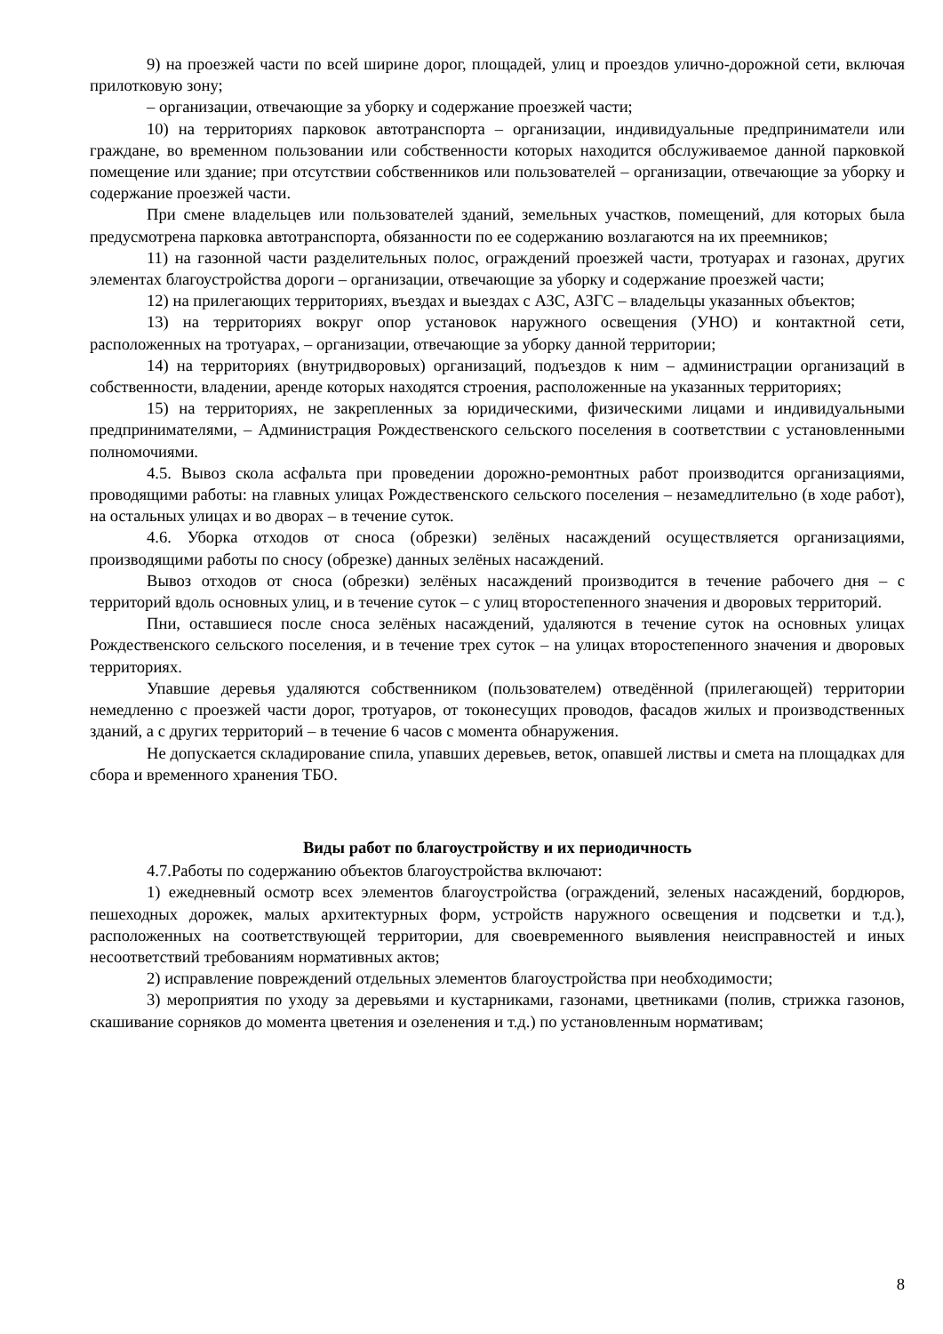9) на проезжей части по всей ширине дорог, площадей, улиц и проездов улично-дорожной сети, включая прилотковую зону;
– организации, отвечающие за уборку и содержание проезжей части;
10) на территориях парковок автотранспорта – организации, индивидуальные предприниматели или граждане, во временном пользовании или собственности которых находится обслуживаемое данной парковкой помещение или здание; при отсутствии собственников или пользователей – организации, отвечающие за уборку и содержание проезжей части.
При смене владельцев или пользователей зданий, земельных участков, помещений, для которых была предусмотрена парковка автотранспорта, обязанности по ее содержанию возлагаются на их преемников;
11) на газонной части разделительных полос, ограждений проезжей части, тротуарах и газонах, других элементах благоустройства дороги – организации, отвечающие за уборку и содержание проезжей части;
12) на прилегающих территориях, въездах и выездах с АЗС, АЗГС – владельцы указанных объектов;
13) на территориях вокруг опор установок наружного освещения (УНО) и контактной сети, расположенных на тротуарах, – организации, отвечающие за уборку данной территории;
14) на территориях (внутридворовых) организаций, подъездов к ним – администрации организаций в собственности, владении, аренде которых находятся строения, расположенные на указанных территориях;
15) на территориях, не закрепленных за юридическими, физическими лицами и индивидуальными предпринимателями, – Администрация Рождественского сельского поселения в соответствии с установленными полномочиями.
4.5. Вывоз скола асфальта при проведении дорожно-ремонтных работ производится организациями, проводящими работы: на главных улицах Рождественского сельского поселения – незамедлительно (в ходе работ), на остальных улицах и во дворах – в течение суток.
4.6. Уборка отходов от сноса (обрезки) зелёных насаждений осуществляется организациями, производящими работы по сносу (обрезке) данных зелёных насаждений.
Вывоз отходов от сноса (обрезки) зелёных насаждений производится в течение рабочего дня – с территорий вдоль основных улиц, и в течение суток – с улиц второстепенного значения и дворовых территорий.
Пни, оставшиеся после сноса зелёных насаждений, удаляются в течение суток на основных улицах Рождественского сельского поселения, и в течение трех суток – на улицах второстепенного значения и дворовых территориях.
Упавшие деревья удаляются собственником (пользователем) отведённой (прилегающей) территории немедленно с проезжей части дорог, тротуаров, от токонесущих проводов, фасадов жилых и производственных зданий, а с других территорий – в течение 6 часов с момента обнаружения.
Не допускается складирование спила, упавших деревьев, веток, опавшей листвы и смета на площадках для сбора и временного хранения ТБО.
Виды работ по благоустройству и их периодичность
4.7.Работы по содержанию объектов благоустройства включают:
1) ежедневный осмотр всех элементов благоустройства (ограждений, зеленых насаждений, бордюров, пешеходных дорожек, малых архитектурных форм, устройств наружного освещения и подсветки и т.д.), расположенных на соответствующей территории, для своевременного выявления неисправностей и иных несоответствий требованиям нормативных актов;
2) исправление повреждений отдельных элементов благоустройства при необходимости;
3) мероприятия по уходу за деревьями и кустарниками, газонами, цветниками (полив, стрижка газонов, скашивание сорняков до момента цветения и озеленения и т.д.) по установленным нормативам;
8